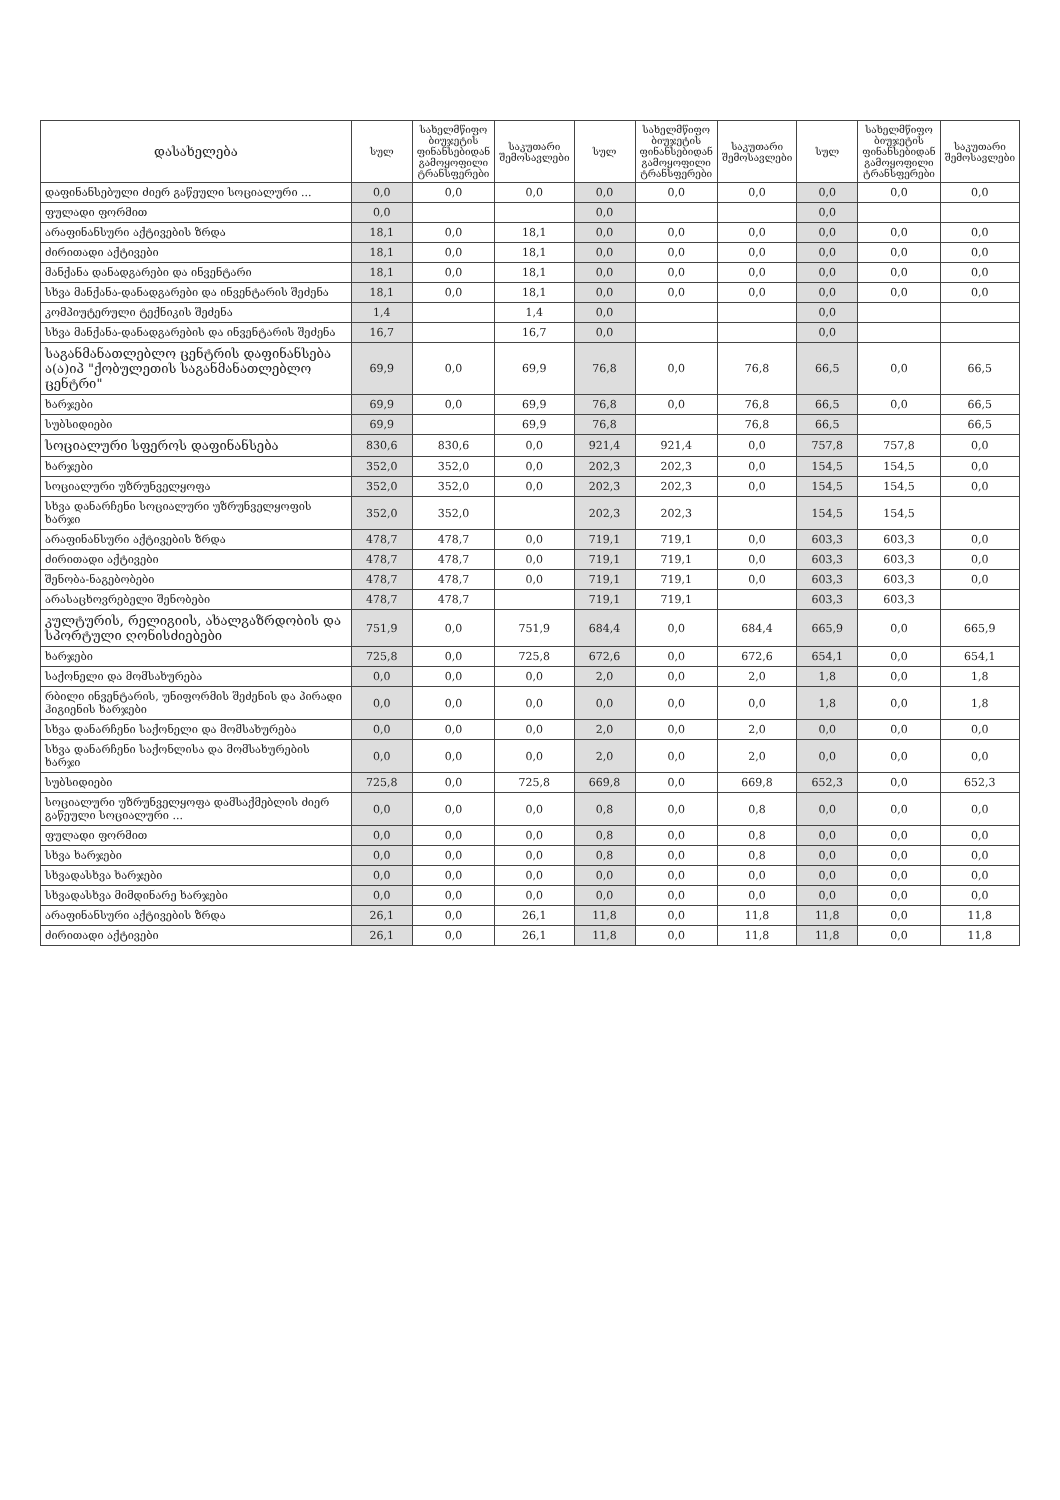| დასახელება | სულ | სახელმწიფო ბიუჯეტის ფინანსებიდან გამოყოფილი ტრანსფერები | საკუთარი შემოსავლები | სულ | სახელმწიფო ბიუჯეტის ფინანსებიდან გამოყოფილი ტრანსფერები | საკუთარი შემოსავლები | სულ | სახელმწიფო ბიუჯეტის ფინანსებიდან გამოყოფილი ტრანსფერები | საკუთარი შემოსავლები |
| --- | --- | --- | --- | --- | --- | --- | --- | --- | --- |
| დაფინანსებული ძიერ გაწეული სოციალური ... | 0,0 | 0,0 | 0,0 | 0,0 | 0,0 | 0,0 | 0,0 | 0,0 | 0,0 |
| ფულადი ფორმით | 0,0 | | | 0,0 | | | 0,0 | | |
| არაფინანსური აქტივების ზრდა | 18,1 | 0,0 | 18,1 | 0,0 | 0,0 | 0,0 | 0,0 | 0,0 | 0,0 |
| ძირითადი აქტივები | 18,1 | 0,0 | 18,1 | 0,0 | 0,0 | 0,0 | 0,0 | 0,0 | 0,0 |
| მანქანა დანადგარები და ინვენტარი | 18,1 | 0,0 | 18,1 | 0,0 | 0,0 | 0,0 | 0,0 | 0,0 | 0,0 |
| სხვა მანქანა-დანადგარები და ინვენტარის შეძენა | 18,1 | 0,0 | 18,1 | 0,0 | 0,0 | 0,0 | 0,0 | 0,0 | 0,0 |
| კომპიუტერული ტექნიკის შეძენა | 1,4 | | 1,4 | 0,0 | | | 0,0 | | |
| სხვა მანქანა-დანადგარების და ინვენტარის შეძენა | 16,7 | | 16,7 | 0,0 | | | 0,0 | | |
| საგანმანათლებლო ცენტრის დაფინანსება ა(ა)იპ "ქობულეთის საგანმანათლებლო ცენტრი" | 69,9 | 0,0 | 69,9 | 76,8 | 0,0 | 76,8 | 66,5 | 0,0 | 66,5 |
| ხარჯები | 69,9 | 0,0 | 69,9 | 76,8 | 0,0 | 76,8 | 66,5 | 0,0 | 66,5 |
| სუბსიდიები | 69,9 | | 69,9 | 76,8 | | 76,8 | 66,5 | | 66,5 |
| სოციალური სფეროს დაფინანსება | 830,6 | 830,6 | 0,0 | 921,4 | 921,4 | 0,0 | 757,8 | 757,8 | 0,0 |
| ხარჯები | 352,0 | 352,0 | 0,0 | 202,3 | 202,3 | 0,0 | 154,5 | 154,5 | 0,0 |
| სოციალური უზრუნველყოფა | 352,0 | 352,0 | 0,0 | 202,3 | 202,3 | 0,0 | 154,5 | 154,5 | 0,0 |
| სხვა დანარჩენი სოციალური უზრუნველყოფის ხარჯი | 352,0 | 352,0 | | 202,3 | 202,3 | | 154,5 | 154,5 | |
| არაფინანსური აქტივების ზრდა | 478,7 | 478,7 | 0,0 | 719,1 | 719,1 | 0,0 | 603,3 | 603,3 | 0,0 |
| ძირითადი აქტივები | 478,7 | 478,7 | 0,0 | 719,1 | 719,1 | 0,0 | 603,3 | 603,3 | 0,0 |
| შენობა-ნაგებობები | 478,7 | 478,7 | 0,0 | 719,1 | 719,1 | 0,0 | 603,3 | 603,3 | 0,0 |
| არასაცხოვრებელი შენობები | 478,7 | 478,7 | | 719,1 | 719,1 | | 603,3 | 603,3 | |
| კულტურის, რელიგიის, ახალგაზრდობის და სპორტული ღონისძიებები | 751,9 | 0,0 | 751,9 | 684,4 | 0,0 | 684,4 | 665,9 | 0,0 | 665,9 |
| ხარჯები | 725,8 | 0,0 | 725,8 | 672,6 | 0,0 | 672,6 | 654,1 | 0,0 | 654,1 |
| საქონელი და მომსახურება | 0,0 | 0,0 | 0,0 | 2,0 | 0,0 | 2,0 | 1,8 | 0,0 | 1,8 |
| რბილი ინვენტარის, უნიფორმის შეძენის და პირადი ჰიგიენის ხარჯები | 0,0 | 0,0 | 0,0 | 0,0 | 0,0 | 0,0 | 1,8 | 0,0 | 1,8 |
| სხვა დანარჩენი საქონელი და მომსახურება | 0,0 | 0,0 | 0,0 | 2,0 | 0,0 | 2,0 | 0,0 | 0,0 | 0,0 |
| სხვა დანარჩენი საქონლისა და მომსახურების ხარჯი | 0,0 | 0,0 | 0,0 | 2,0 | 0,0 | 2,0 | 0,0 | 0,0 | 0,0 |
| სუბსიდიები | 725,8 | 0,0 | 725,8 | 669,8 | 0,0 | 669,8 | 652,3 | 0,0 | 652,3 |
| სოციალური უზრუნველყოფა დამსაქმებლის ძიერ გაწეული სოციალური ... | 0,0 | 0,0 | 0,0 | 0,8 | 0,0 | 0,8 | 0,0 | 0,0 | 0,0 |
| ფულადი ფორმით | 0,0 | 0,0 | 0,0 | 0,8 | 0,0 | 0,8 | 0,0 | 0,0 | 0,0 |
| სხვა ხარჯები | 0,0 | 0,0 | 0,0 | 0,8 | 0,0 | 0,8 | 0,0 | 0,0 | 0,0 |
| სხვადასხვა ხარჯები | 0,0 | 0,0 | 0,0 | 0,0 | 0,0 | 0,0 | 0,0 | 0,0 | 0,0 |
| სხვადასხვა მიმდინარე ხარჯები | 0,0 | 0,0 | 0,0 | 0,0 | 0,0 | 0,0 | 0,0 | 0,0 | 0,0 |
| არაფინანსური აქტივების ზრდა | 26,1 | 0,0 | 26,1 | 11,8 | 0,0 | 11,8 | 11,8 | 0,0 | 11,8 |
| ძირითადი აქტივები | 26,1 | 0,0 | 26,1 | 11,8 | 0,0 | 11,8 | 11,8 | 0,0 | 11,8 |